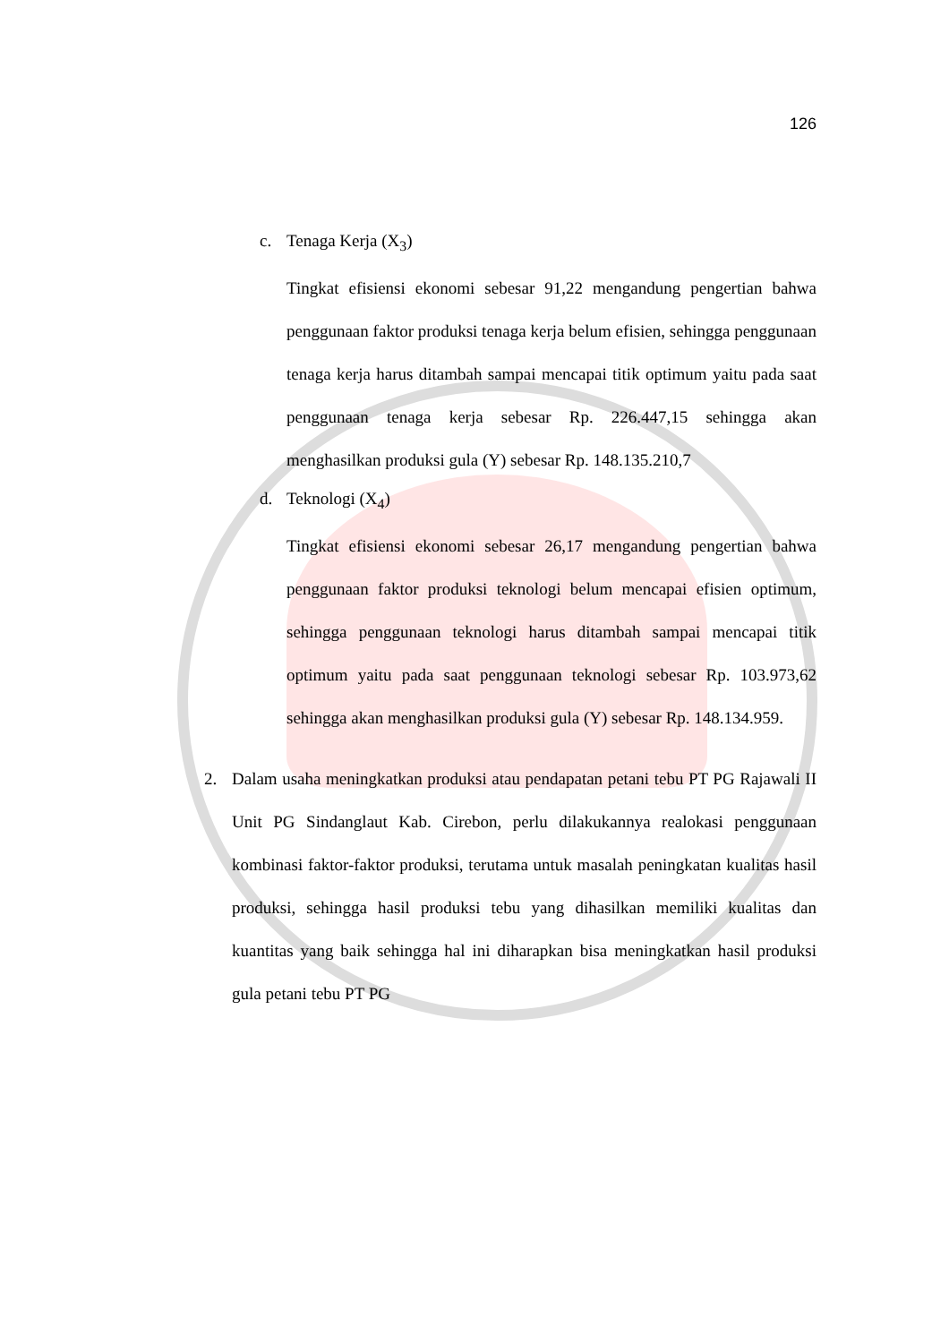126
c. Tenaga Kerja (X<sub>3</sub>)
Tingkat efisiensi ekonomi sebesar 91,22 mengandung pengertian bahwa penggunaan faktor produksi tenaga kerja belum efisien, sehingga penggunaan tenaga kerja harus ditambah sampai mencapai titik optimum yaitu pada saat penggunaan tenaga kerja sebesar Rp. 226.447,15 sehingga akan menghasilkan produksi gula (Y) sebesar Rp. 148.135.210,7
d. Teknologi (X<sub>4</sub>)
Tingkat efisiensi ekonomi sebesar 26,17 mengandung pengertian bahwa penggunaan faktor produksi teknologi belum mencapai efisien optimum, sehingga penggunaan teknologi harus ditambah sampai mencapai titik optimum yaitu pada saat penggunaan teknologi sebesar Rp. 103.973,62 sehingga akan menghasilkan produksi gula (Y) sebesar Rp. 148.134.959.
2. Dalam usaha meningkatkan produksi atau pendapatan petani tebu PT PG Rajawali II Unit PG Sindanglaut Kab. Cirebon, perlu dilakukannya realokasi penggunaan kombinasi faktor-faktor produksi, terutama untuk masalah peningkatan kualitas hasil produksi, sehingga hasil produksi tebu yang dihasilkan memiliki kualitas dan kuantitas yang baik sehingga hal ini diharapkan bisa meningkatkan hasil produksi gula petani tebu PT PG